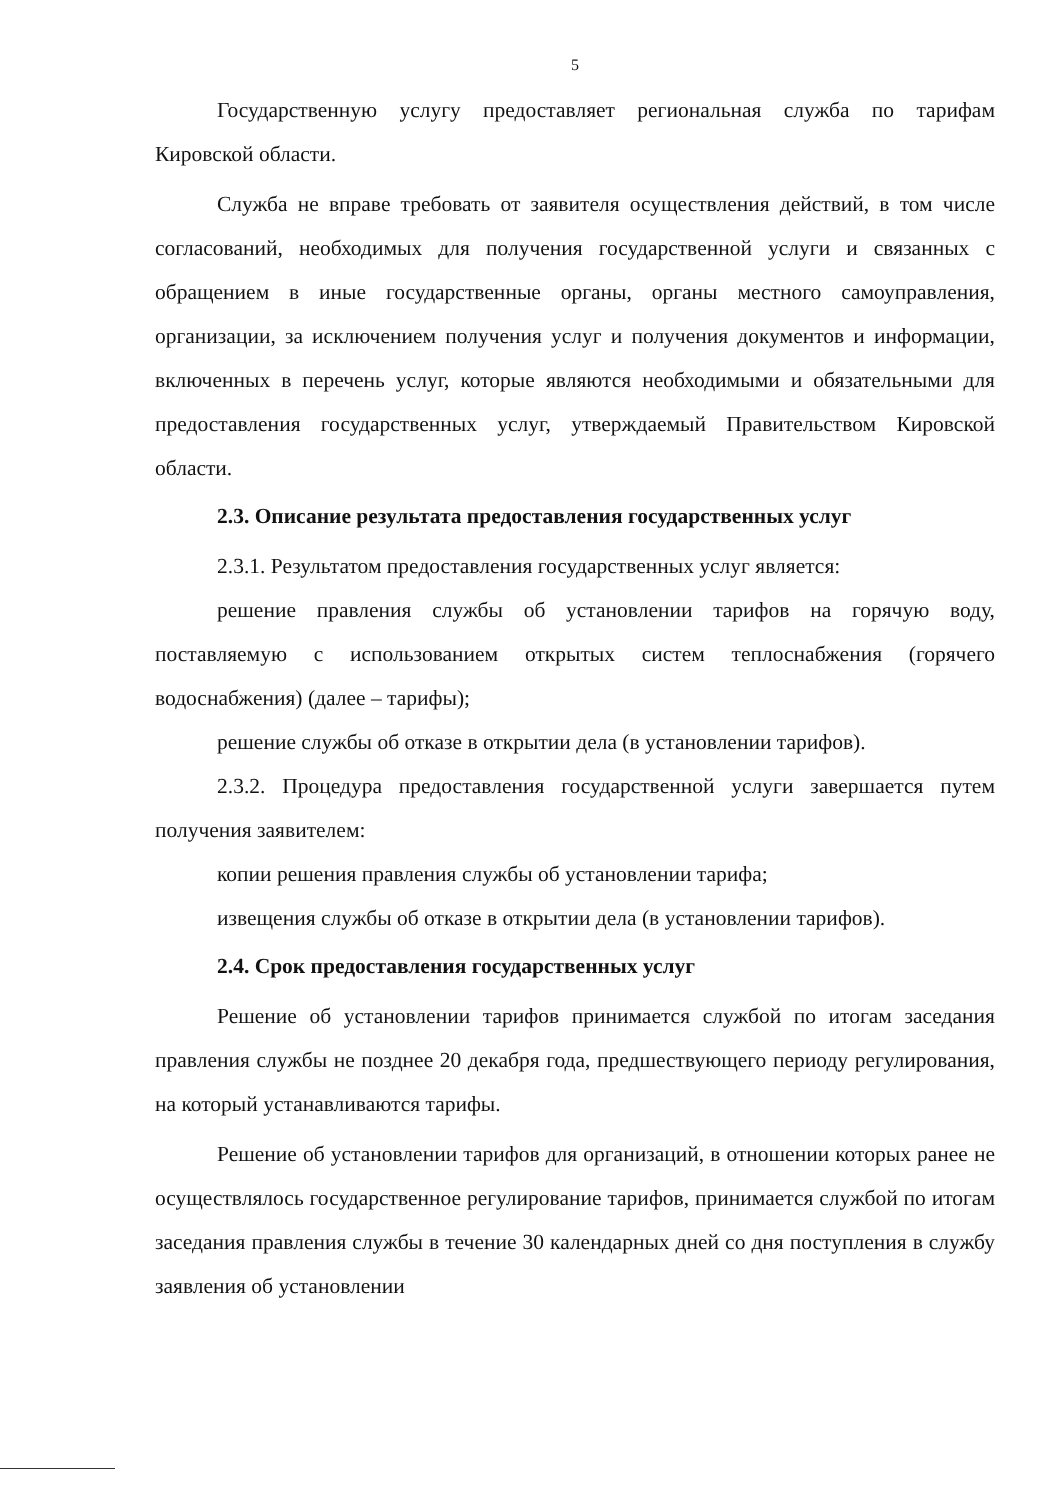5
Государственную услугу предоставляет региональная служба по тарифам Кировской области.
Служба не вправе требовать от заявителя осуществления действий, в том числе согласований, необходимых для получения государственной услуги и связанных с обращением в иные государственные органы, органы местного самоуправления, организации, за исключением получения услуг и получения документов и информации, включенных в перечень услуг, которые являются необходимыми и обязательными для предоставления государственных услуг, утверждаемый Правительством Кировской области.
2.3. Описание результата предоставления государственных услуг
2.3.1. Результатом предоставления государственных услуг является:
решение правления службы об установлении тарифов на горячую воду, поставляемую с использованием открытых систем теплоснабжения (горячего водоснабжения) (далее – тарифы);
решение службы об отказе в открытии дела (в установлении тарифов).
2.3.2. Процедура предоставления государственной услуги завершается путем получения заявителем:
копии решения правления службы об установлении тарифа;
извещения службы об отказе в открытии дела (в установлении тарифов).
2.4. Срок предоставления государственных услуг
Решение об установлении тарифов принимается службой по итогам заседания правления службы не позднее 20 декабря года, предшествующего периоду регулирования, на который устанавливаются тарифы.
Решение об установлении тарифов для организаций, в отношении которых ранее не осуществлялось государственное регулирование тарифов, принимается службой по итогам заседания правления службы в течение 30 календарных дней со дня поступления в службу заявления об установлении